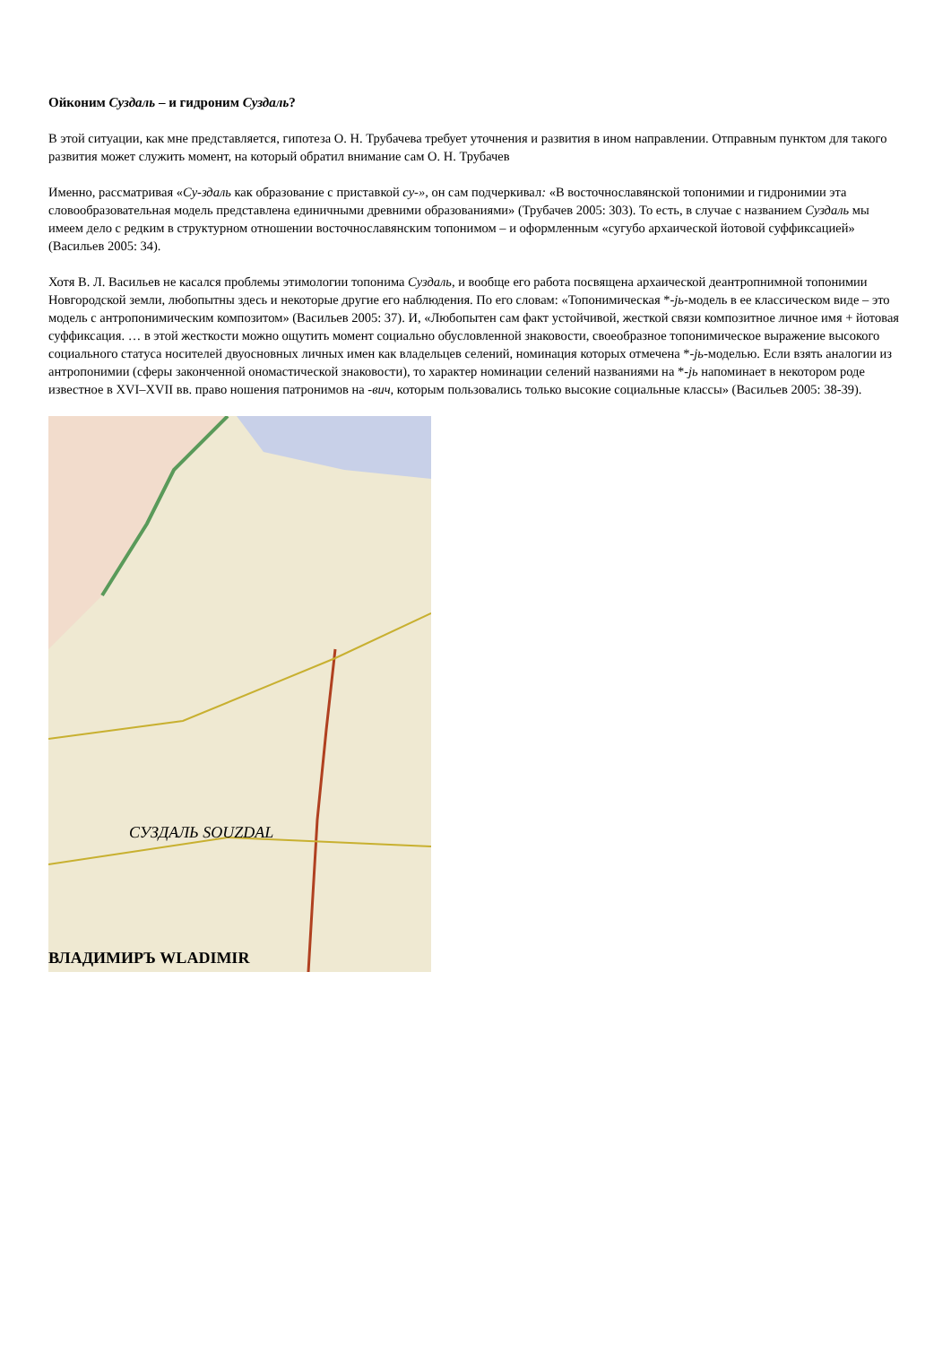Ойконим Суздаль – и гидроним Суздаль?
В этой ситуации, как мне представляется, гипотеза О. Н. Трубачева требует уточнения и развития в ином направлении. Отправным пунктом для такого развития может служить момент, на который обратил внимание сам О. Н. Трубачев
Именно, рассматривая «Су-здаль как образование с приставкой су-», он сам подчеркивал: «В восточнославянской топонимии и гидронимии эта словообразовательная модель представлена единичными древними образованиями» (Трубачев 2005: 303). То есть, в случае с названием Суздаль мы имеем дело с редким в структурном отношении восточнославянским топонимом – и оформленным «сугубо архаической йотовой суффиксацией» (Васильев 2005: 34).
Хотя В. Л. Васильев не касался проблемы этимологии топонима Суздаль, и вообще его работа посвящена архаической деантропнимной топонимии Новгородской земли, любопытны здесь и некоторые другие его наблюдения. По его словам: «Топонимическая *-jь-модель в ее классическом виде – это модель с антропонимическим композитом» (Васильев 2005: 37). И, «Любопытен сам факт устойчивой, жесткой связи композитное личное имя + йотовая суффиксация. … в этой жесткости можно ощутить момент социально обусловленной знаковости, своеобразное топонимическое выражение высокого социального статуса носителей двуосновных личных имен как владельцев селений, номинация которых отмечена *-jь-моделью. Если взять аналогии из антропонимии (сферы законченной ономастической знаковости), то характер номинации селений названиями на *-jь напоминает в некотором роде известное в XVI–XVII вв. право ношения патронимов на -вич, которым пользовались только высокие социальные классы» (Васильев 2005: 38-39).
СУЗДАЛЬ SOUZDAL
ВЛАДИМИРЪ WLADIMIR